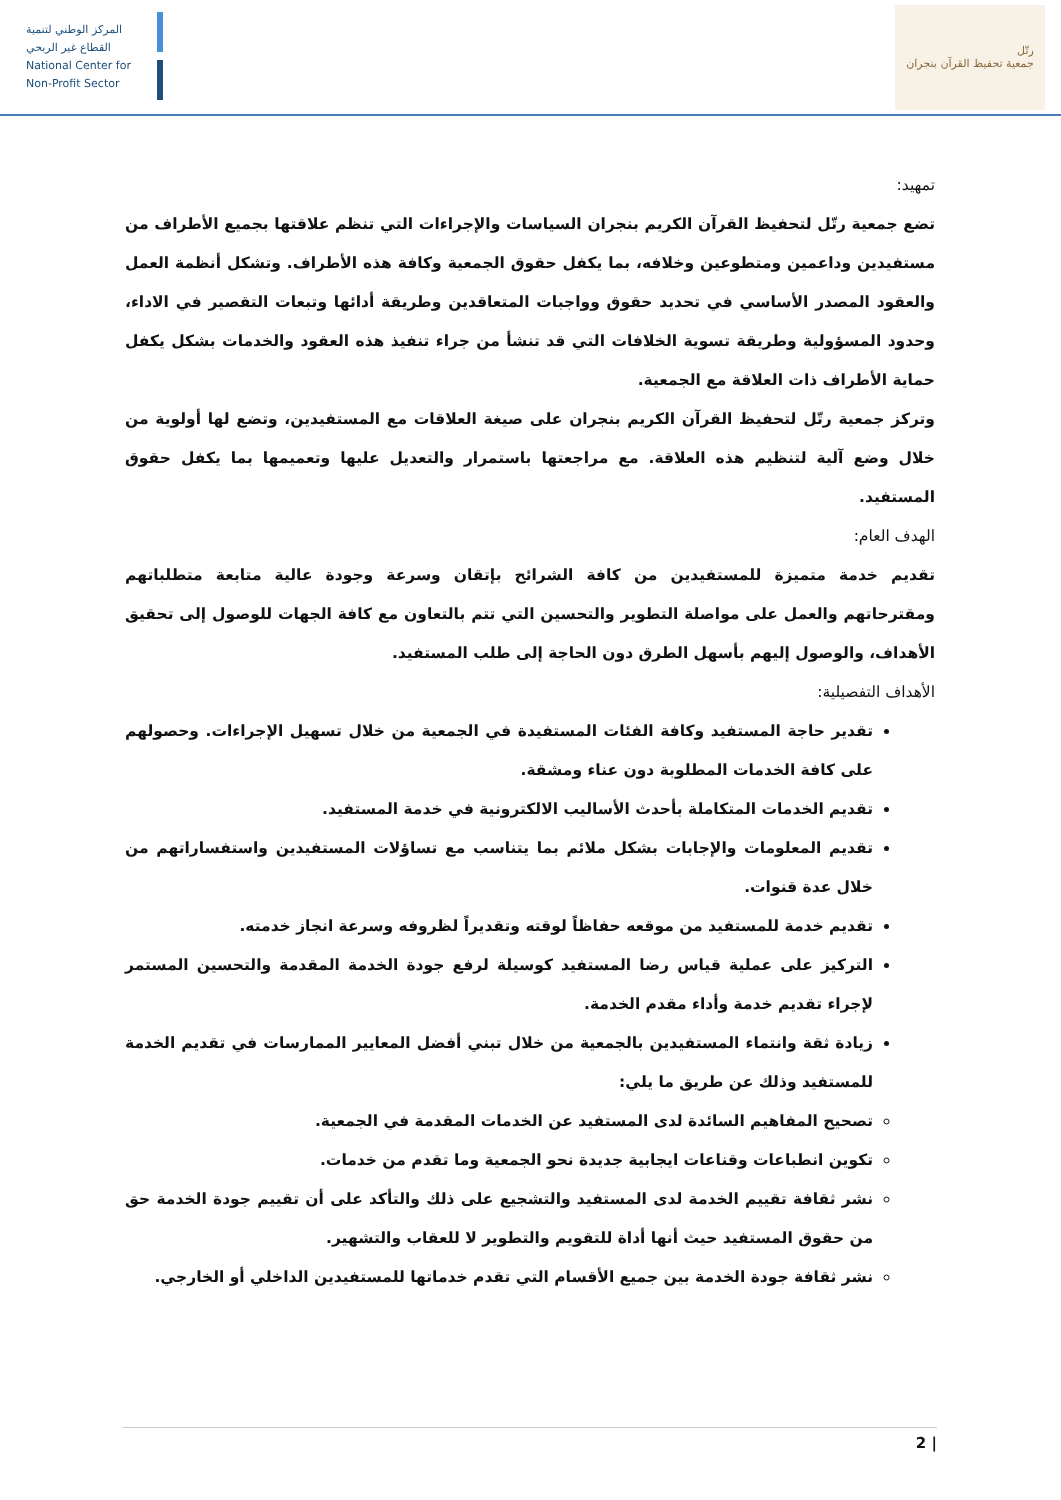المركز الوطني لتنمية
القطاع غير الربحي
National Center for
Non-Profit Sector
رتّل
جمعية تحفيظ القرآن بنجران
تمهيد:
تضع جمعية رتّل لتحفيظ القرآن الكريم بنجران السياسات والإجراءات التي تنظم علاقتها بجميع الأطراف من مستفيدين وداعمين ومتطوعين وخلافه، بما يكفل حقوق الجمعية وكافة هذه الأطراف. وتشكل أنظمة العمل والعقود المصدر الأساسي في تحديد حقوق وواجبات المتعاقدين وطريقة أدائها وتبعات التقصير في الاداء، وحدود المسؤولية وطريقة تسوية الخلافات التي قد تنشأ من جراء تنفيذ هذه العقود والخدمات بشكل يكفل حماية الأطراف ذات العلاقة مع الجمعية.
وتركز جمعية رتّل لتحفيظ القرآن الكريم بنجران على صيغة العلاقات مع المستفيدين، وتضع لها أولوية من خلال وضع آلية لتنظيم هذه العلاقة. مع مراجعتها باستمرار والتعديل عليها وتعميمها بما يكفل حقوق المستفيد.
الهدف العام:
تقديم خدمة متميزة للمستفيدين من كافة الشرائح بإتقان وسرعة وجودة عالية متابعة متطلباتهم ومقترحاتهم والعمل على مواصلة التطوير والتحسين التي تتم بالتعاون مع كافة الجهات للوصول إلى تحقيق الأهداف، والوصول إليهم بأسهل الطرق دون الحاجة إلى طلب المستفيد.
الأهداف التفصيلية:
تقدير حاجة المستفيد وكافة الفئات المستفيدة في الجمعية من خلال تسهيل الإجراءات. وحصولهم على كافة الخدمات المطلوبة دون عناء ومشقة.
تقديم الخدمات المتكاملة بأحدث الأساليب الالكترونية في خدمة المستفيد.
تقديم المعلومات والإجابات بشكل ملائم بما يتناسب مع تساؤلات المستفيدين واستفساراتهم من خلال عدة قنوات.
تقديم خدمة للمستفيد من موقعه حفاظاً لوقته وتقديراً لظروفه وسرعة انجاز خدمته.
التركيز على عملية قياس رضا المستفيد كوسيلة لرفع جودة الخدمة المقدمة والتحسين المستمر لإجراء تقديم خدمة وأداء مقدم الخدمة.
زيادة ثقة وانتماء المستفيدين بالجمعية من خلال تبني أفضل المعايير الممارسات في تقديم الخدمة للمستفيد وذلك عن طريق ما يلي:
تصحيح المفاهيم السائدة لدى المستفيد عن الخدمات المقدمة في الجمعية.
تكوين انطباعات وقناعات ايجابية جديدة نحو الجمعية وما تقدم من خدمات.
نشر ثقافة تقييم الخدمة لدى المستفيد والتشجيع على ذلك والتأكد على أن تقييم جودة الخدمة حق من حقوق المستفيد حيث أنها أداة للتقويم والتطوير لا للعقاب والتشهير.
نشر ثقافة جودة الخدمة بين جميع الأقسام التي تقدم خدماتها للمستفيدين الداخلي أو الخارجي.
| 2